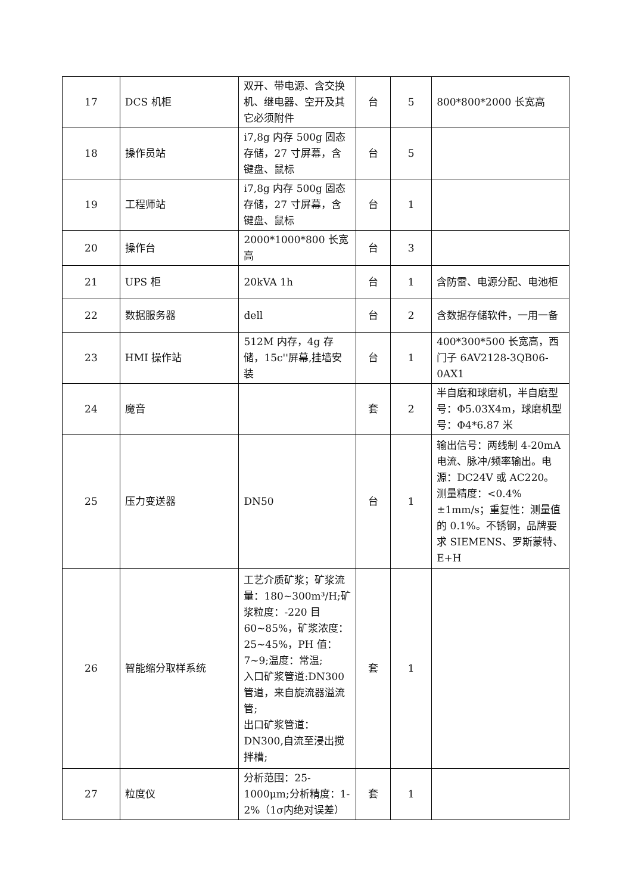| 17 | DCS 机柜 | 双开、带电源、含交换机、继电器、空开及其它必须附件 | 台 | 5 | 800*800*2000 长宽高 |
| 18 | 操作员站 | i7,8g 内存 500g 固态存储，27 寸屏幕，含键盘、鼠标 | 台 | 5 | |
| 19 | 工程师站 | i7,8g 内存 500g 固态存储，27 寸屏幕，含键盘、鼠标 | 台 | 1 | |
| 20 | 操作台 | 2000*1000*800 长宽高 | 台 | 3 | |
| 21 | UPS 柜 | 20kVA 1h | 台 | 1 | 含防雷、电源分配、电池柜 |
| 22 | 数据服务器 | dell | 台 | 2 | 含数据存储软件，一用一备 |
| 23 | HMI 操作站 | 512M 内存，4g 存储，15c''屏幕,挂墙安装 | 台 | 1 | 400*300*500 长宽高，西门子 6AV2128-3QB06-0AX1 |
| 24 | 魔音 | | 套 | 2 | 半自磨和球磨机，半自磨型号：Φ5.03X4m，球磨机型号：Φ4*6.87 米 |
| 25 | 压力变送器 | DN50 | 台 | 1 | 输出信号：两线制 4-20mA 电流、脉冲/频率输出。电源：DC24V 或 AC220。测量精度：<0.4%±1mm/s；重复性：测量值的 0.1%。不锈钢，品牌要求 SIEMENS、罗斯蒙特、E+H |
| 26 | 智能缩分取样系统 | 工艺介质矿浆；矿浆流量：180~300m³/H;矿浆粒度：-220 目 60~85%，矿浆浓度：25~45%，PH 值：7~9;温度：常温; 入口矿浆管道:DN300 管道，来自旋流器溢流管; 出口矿浆管道：DN300,自流至浸出搅拌槽; | 套 | 1 | |
| 27 | 粒度仪 | 分析范围：25-1000μm;分析精度：1-2%（1σ内绝对误差） | 套 | 1 | |